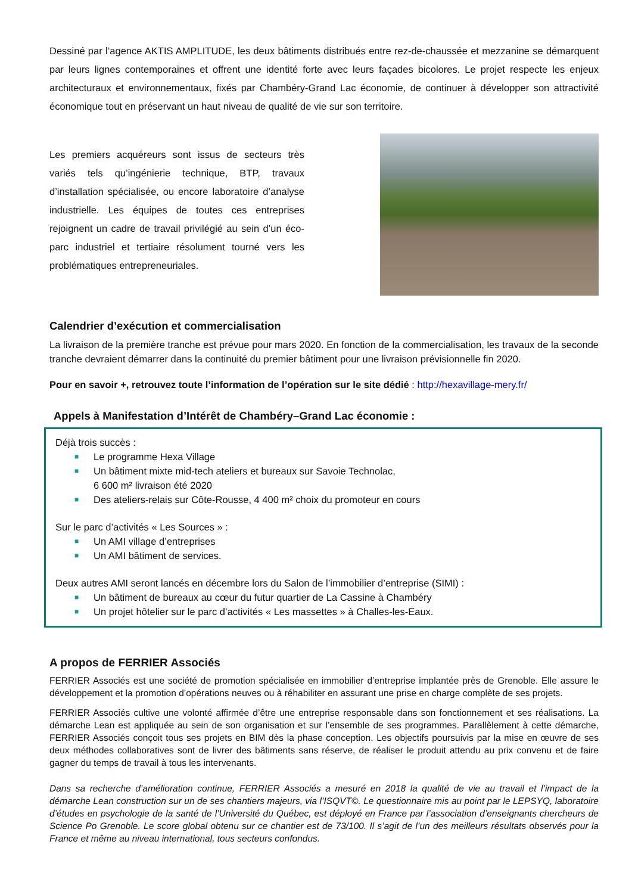Dessiné par l’agence AKTIS AMPLITUDE, les deux bâtiments distribués entre rez-de-chaussée et mezzanine se démarquent par leurs lignes contemporaines et offrent une identité forte avec leurs façades bicolores. Le projet respecte les enjeux architecturaux et environnementaux, fixés par Chambéry-Grand Lac économie, de continuer à développer son attractivité économique tout en préservant un haut niveau de qualité de vie sur son territoire.
Les premiers acquéreurs sont issus de secteurs très variés tels qu’ingénierie technique, BTP, travaux d’installation spécialisée, ou encore laboratoire d’analyse industrielle. Les équipes de toutes ces entreprises rejoignent un cadre de travail privilégié au sein d’un éco-parc industriel et tertiaire résolument tourné vers les problématiques entrepreneuriales.
Calendrier d’exécution et commercialisation
La livraison de la première tranche est prévue pour mars 2020. En fonction de la commercialisation, les travaux de la seconde tranche devraient démarrer dans la continuité du premier bâtiment pour une livraison prévisionnelle fin 2020.
Pour en savoir +, retrouvez toute l’information de l’opération sur le site dédié : http://hexavillage-mery.fr/
Appels à Manifestation d’Intérêt de Chambéry–Grand Lac économie :
Déjà trois succès :
■ Le programme Hexa Village
■ Un bâtiment mixte mid-tech ateliers et bureaux sur Savoie Technolac,
6 600 m² livraison été 2020
■ Des ateliers-relais sur Côte-Rousse, 4 400 m² choix du promoteur en cours
Sur le parc d’activités « Les Sources » :
■ Un AMI village d’entreprises
■ Un AMI bâtiment de services.
Deux autres AMI seront lancés en décembre lors du Salon de l’immobilier d’entreprise (SIMI) :
■ Un bâtiment de bureaux au cœur du futur quartier de La Cassine à Chambéry
■ Un projet hôtelier sur le parc d’activités « Les massettes » à Challes-les-Eaux.
A propos de FERRIER Associés
FERRIER Associés est une société de promotion spécialisée en immobilier d’entreprise implantée près de Grenoble. Elle assure le développement et la promotion d’opérations neuves ou à réhabiliter en assurant une prise en charge complète de ses projets.
FERRIER Associés cultive une volonté affirmée d’être une entreprise responsable dans son fonctionnement et ses réalisations. La démarche Lean est appliquée au sein de son organisation et sur l’ensemble de ses programmes. Parallèlement à cette démarche, FERRIER Associés conçoit tous ses projets en BIM dès la phase conception. Les objectifs poursuivis par la mise en œuvre de ses deux méthodes collaboratives sont de livrer des bâtiments sans réserve, de réaliser le produit attendu au prix convenu et de faire gagner du temps de travail à tous les intervenants.
Dans sa recherche d’amélioration continue, FERRIER Associés a mesuré en 2018 la qualité de vie au travail et l’impact de la démarche Lean construction sur un de ses chantiers majeurs, via l’ISQVT©. Le questionnaire mis au point par le LEPSYQ, laboratoire d’études en psychologie de la santé de l’Université du Québec, est déployé en France par l’association d’enseignants chercheurs de Science Po Grenoble. Le score global obtenu sur ce chantier est de 73/100. Il s’agit de l’un des meilleurs résultats observés pour la France et même au niveau international, tous secteurs confondus.